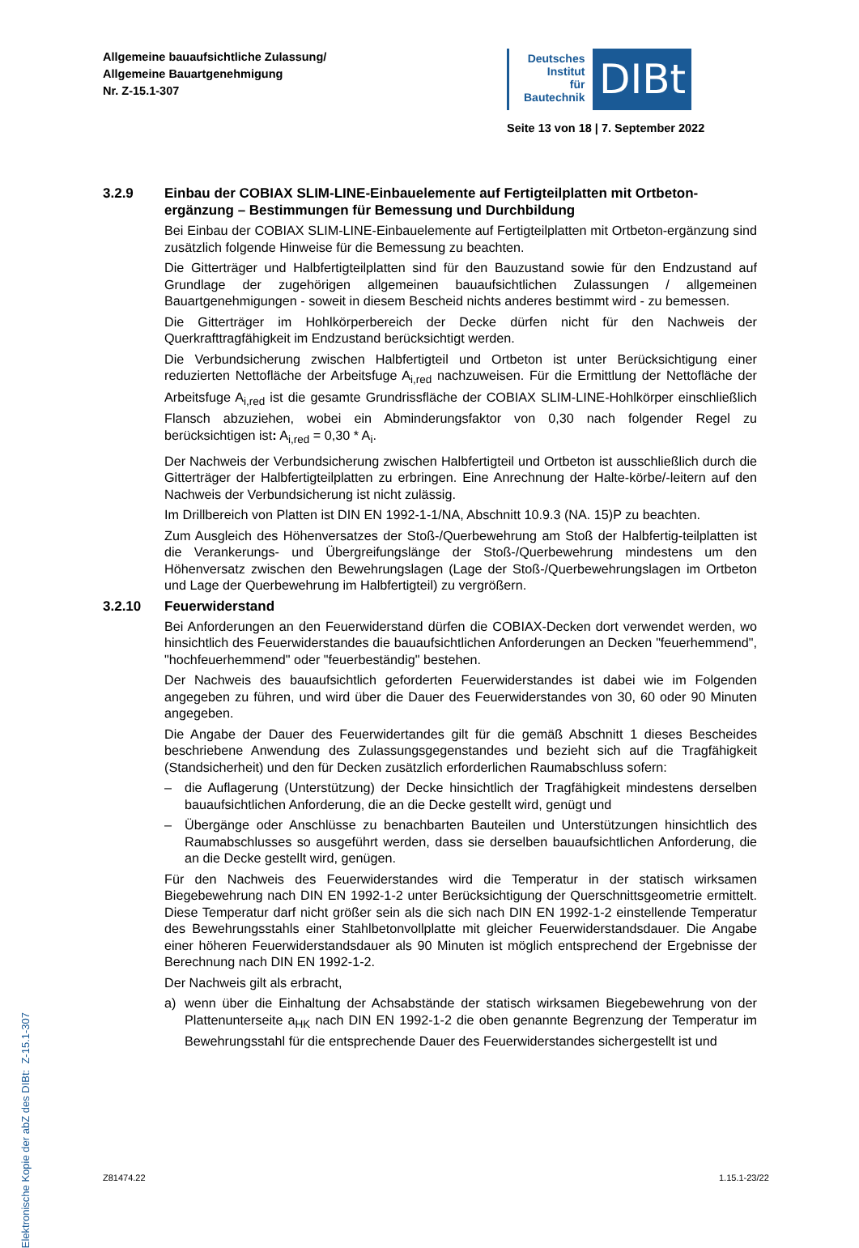Allgemeine bauaufsichtliche Zulassung/
Allgemeine Bauartgenehmigung
Nr. Z-15.1-307
Deutsches
Institut
für
Bautechnik
DIBt
Seite 13 von 18 | 7. September 2022
Elektronische Kopie der abZ des DIBt: Z-15.1-307
3.2.9 Einbau der COBIAX SLIM-LINE-Einbauelemente auf Fertigteilplatten mit Ortbeton-ergänzung – Bestimmungen für Bemessung und Durchbildung
Bei Einbau der COBIAX SLIM-LINE-Einbauelemente auf Fertigteilplatten mit Ortbeton-ergänzung sind zusätzlich folgende Hinweise für die Bemessung zu beachten.
Die Gitterträger und Halbfertigteilplatten sind für den Bauzustand sowie für den Endzustand auf Grundlage der zugehörigen allgemeinen bauaufsichtlichen Zulassungen / allgemeinen Bauartgenehmigungen - soweit in diesem Bescheid nichts anderes bestimmt wird - zu bemessen.
Die Gitterträger im Hohlkörperbereich der Decke dürfen nicht für den Nachweis der Querkrafttragfähigkeit im Endzustand berücksichtigt werden.
Die Verbundsicherung zwischen Halbfertigteil und Ortbeton ist unter Berücksichtigung einer reduzierten Nettofläche der Arbeitsfuge A<sub>i,red</sub> nachzuweisen. Für die Ermittlung der Nettofläche der Arbeitsfuge A<sub>i,red</sub> ist die gesamte Grundrissfläche der COBIAX SLIM-LINE-Hohlkörper einschließlich Flansch abzuziehen, wobei ein Abminderungsfaktor von 0,30 nach folgender Regel zu berücksichtigen ist: A<sub>i,red</sub> = 0,30 * A<sub>i</sub>.
Der Nachweis der Verbundsicherung zwischen Halbfertigteil und Ortbeton ist ausschließlich durch die Gitterträger der Halbfertigteilplatten zu erbringen. Eine Anrechnung der Halte-körbe/-leitern auf den Nachweis der Verbundsicherung ist nicht zulässig.
Im Drillbereich von Platten ist DIN EN 1992-1-1/NA, Abschnitt 10.9.3 (NA. 15)P zu beachten.
Zum Ausgleich des Höhenversatzes der Stoß-/Querbewehrung am Stoß der Halbfertig-teilplatten ist die Verankerungs- und Übergreifungslänge der Stoß-/Querbewehrung mindestens um den Höhenversatz zwischen den Bewehrungslagen (Lage der Stoß-/Querbewehrungslagen im Ortbeton und Lage der Querbewehrung im Halbfertigteil) zu vergrößern.
3.2.10 Feuerwiderstand
Bei Anforderungen an den Feuerwiderstand dürfen die COBIAX-Decken dort verwendet werden, wo hinsichtlich des Feuerwiderstandes die bauaufsichtlichen Anforderungen an Decken "feuerhemmend", "hochfeuerhemmend" oder "feuerbeständig" bestehen.
Der Nachweis des bauaufsichtlich geforderten Feuerwiderstandes ist dabei wie im Folgenden angegeben zu führen, und wird über die Dauer des Feuerwiderstandes von 30, 60 oder 90 Minuten angegeben.
Die Angabe der Dauer des Feuerwidertandes gilt für die gemäß Abschnitt 1 dieses Bescheides beschriebene Anwendung des Zulassungsgegenstandes und bezieht sich auf die Tragfähigkeit (Standsicherheit) und den für Decken zusätzlich erforderlichen Raumabschluss sofern:
– die Auflagerung (Unterstützung) der Decke hinsichtlich der Tragfähigkeit mindestens derselben bauaufsichtlichen Anforderung, die an die Decke gestellt wird, genügt und
– Übergänge oder Anschlüsse zu benachbarten Bauteilen und Unterstützungen hinsichtlich des Raumabschlusses so ausgeführt werden, dass sie derselben bauaufsichtlichen Anforderung, die an die Decke gestellt wird, genügen.
Für den Nachweis des Feuerwiderstandes wird die Temperatur in der statisch wirksamen Biegebewehrung nach DIN EN 1992-1-2 unter Berücksichtigung der Querschnittsgeometrie ermittelt. Diese Temperatur darf nicht größer sein als die sich nach DIN EN 1992-1-2 einstellende Temperatur des Bewehrungsstahls einer Stahlbetonvollplatte mit gleicher Feuerwiderstandsdauer. Die Angabe einer höheren Feuerwiderstandsdauer als 90 Minuten ist möglich entsprechend der Ergebnisse der Berechnung nach DIN EN 1992-1-2.
Der Nachweis gilt als erbracht,
a) wenn über die Einhaltung der Achsabstände der statisch wirksamen Biegebewehrung von der Plattenunterseite a<sub>HK</sub> nach DIN EN 1992-1-2 die oben genannte Begrenzung der Temperatur im Bewehrungsstahl für die entsprechende Dauer des Feuerwiderstandes sichergestellt ist und
Z81474.22 1.15.1-23/22